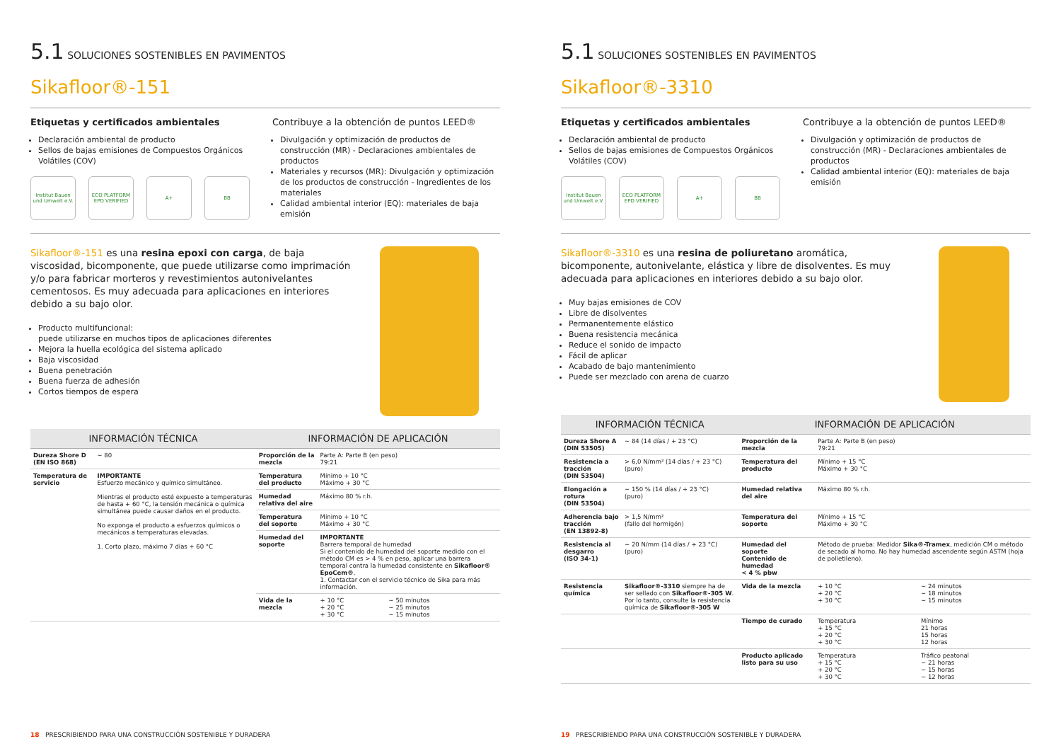5.1 SOLUCIONES SOSTENIBLES EN PAVIMENTOS
Sikafloor®-151
Etiquetas y certificados ambientales
Declaración ambiental de producto
Sellos de bajas emisiones de Compuestos Orgánicos Volátiles (COV)
Institut Bauen und Umwelt e.V.
ECO PLATFORM EPD VERIFIED
A+ BB
Contribuye a la obtención de puntos LEED®
Divulgación y optimización de productos de construcción (MR) - Declaraciones ambientales de productos
Materiales y recursos (MR): Divulgación y optimización de los productos de construcción - Ingredientes de los materiales
Calidad ambiental interior (EQ): materiales de baja emisión
Sikafloor®-151 es una resina epoxi con carga, de baja viscosidad, bicomponente, que puede utilizarse como imprimación y/o para fabricar morteros y revestimientos autonivelantes cementosos. Es muy adecuada para aplicaciones en interiores debido a su bajo olor.
Producto multifuncional:
puede utilizarse en muchos tipos de aplicaciones diferentes
Mejora la huella ecológica del sistema aplicado
Baja viscosidad
Buena penetración
Buena fuerza de adhesión
Cortos tiempos de espera
| INFORMACIÓN TÉCNICA | | INFORMACIÓN DE APLICACIÓN | | |
| --- | --- | --- | --- | --- |
| Dureza Shore D (EN ISO 868) | ~ 80 | Proporción de la mezcla | Parte A: Parte B (en peso) 79:21 | |
| Temperatura de servicio | IMPORTANTE Esfuerzo mecánico y químico simultáneo. Mientras el producto esté expuesto a temperaturas de hasta + 60 °C, la tensión mecánica o química simultánea puede causar daños en el producto. No exponga el producto a esfuerzos químicos o mecánicos a temperaturas elevadas. 1. Corto plazo, máximo 7 días + 60 °C | Temperatura del producto | Mínimo + 10 °C Máximo + 30 °C | |
| | | Humedad relativa del aire | Máximo 80 % r.h. | |
| | | Temperatura del soporte | Mínimo + 10 °C Máximo + 30 °C | |
| | | Humedad del soporte | IMPORTANTE Barrera temporal de humedad Si el contenido de humedad del soporte medido con el método CM es > 4 % en peso, aplicar una barrera temporal contra la humedad consistente en Sikafloor® EpoCem® . 1. Contactar con el servicio técnico de Sika para más información. | |
| | | Vida de la mezcla | + 10 °C + 20 °C + 30 °C | ~ 50 minutos ~ 25 minutos ~ 15 minutos |
18 PRESCRIBIENDO PARA UNA CONSTRUCCIÓN SOSTENIBLE Y DURADERA
5.1 SOLUCIONES SOSTENIBLES EN PAVIMENTOS
Sikafloor®-3310
Etiquetas y certificados ambientales
Declaración ambiental de producto
Sellos de bajas emisiones de Compuestos Orgánicos Volátiles (COV)
Institut Bauen und Umwelt e.V.
ECO PLATFORM EPD VERIFIED
A+ BB
Contribuye a la obtención de puntos LEED®
Divulgación y optimización de productos de construcción (MR) - Declaraciones ambientales de productos
Calidad ambiental interior (EQ): materiales de baja emisión
Sikafloor®-3310 es una resina de poliuretano aromática, bicomponente, autonivelante, elástica y libre de disolventes. Es muy adecuada para aplicaciones en interiores debido a su bajo olor.
Muy bajas emisiones de COV
Libre de disolventes
Permanentemente elástico
Buena resistencia mecánica
Reduce el sonido de impacto
Fácil de aplicar
Acabado de bajo mantenimiento
Puede ser mezclado con arena de cuarzo
| INFORMACIÓN TÉCNICA | | INFORMACIÓN DE APLICACIÓN | | |
| --- | --- | --- | --- | --- |
| Dureza Shore A (DIN 53505) | ~ 84 (14 días / + 23 °C) | Proporción de la mezcla | Parte A: Parte B (en peso) 79:21 | |
| Resistencia a tracción (DIN 53504) | > 6,0 N/mm² (14 días / + 23 °C) (puro) | Temperatura del producto | Mínimo + 15 °C Máximo + 30 °C | |
| Elongación a rotura (DIN 53504) | ~ 150 % (14 días / + 23 °C) (puro) | Humedad relativa del aire | Máximo 80 % r.h. | |
| Adherencia bajo tracción (EN 13892-8) | > 1,5 N/mm² (fallo del hormigón) | Temperatura del soporte | Mínimo + 15 °C Máximo + 30 °C | |
| Resistencia al desgarro (ISO 34-1) | ~ 20 N/mm (14 días / + 23 °C) (puro) | Humedad del soporte Contenido de humedad < 4 % pbw | Método de prueba: Medidor Sika®-Tramex , medición CM o método de secado al horno. No hay humedad ascendente según ASTM (hoja de polietileno). | |
| Resistencia química | Sikafloor®-3310 siempre ha de ser sellado con Sikafloor®-305 W . Por lo tanto, consulte la resistencia química de Sikafloor®-305 W | Vida de la mezcla | + 10 °C + 20 °C + 30 °C | ~ 24 minutos ~ 18 minutos ~ 15 minutos |
| | | Tiempo de curado | Temperatura + 15 °C + 20 °C + 30 °C | Mínimo 21 horas 15 horas 12 horas |
| | | Producto aplicado listo para su uso | Temperatura + 15 °C + 20 °C + 30 °C | Tráfico peatonal ~ 21 horas ~ 15 horas ~ 12 horas |
19 PRESCRIBIENDO PARA UNA CONSTRUCCIÓN SOSTENIBLE Y DURADERA